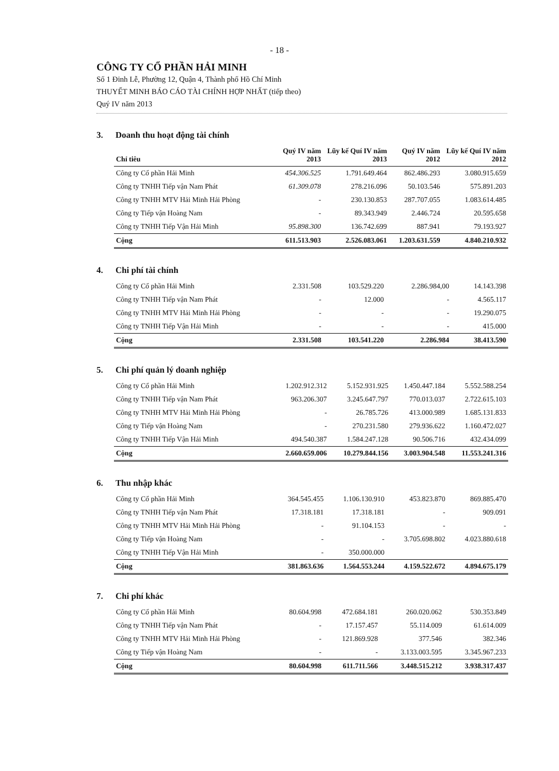- 18 -
CÔNG TY CỔ PHẦN HẢI MINH
Số 1 Đinh Lễ, Phường 12, Quận 4, Thành phố Hồ Chí Minh
THUYẾT MINH BÁO CÁO TÀI CHÍNH HỢP NHẤT (tiếp theo)
Quý IV năm 2013
3. Doanh thu hoạt động tài chính
| Chỉ tiêu | Quý IV năm 2013 | Lũy kế Quí IV năm 2013 | Quý IV năm 2012 | Lũy kế Quí IV năm 2012 |
| --- | --- | --- | --- | --- |
| Công ty Cổ phần Hải Minh | 454.306.525 | 1.791.649.464 | 862.486.293 | 3.080.915.659 |
| Công ty TNHH Tiếp vận Nam Phát | 61.309.078 | 278.216.096 | 50.103.546 | 575.891.203 |
| Công ty TNHH MTV Hải Minh Hải Phòng | - | 230.130.853 | 287.707.055 | 1.083.614.485 |
| Công ty Tiếp vận Hoàng Nam | - | 89.343.949 | 2.446.724 | 20.595.658 |
| Công ty TNHH Tiếp Vận Hải Minh | 95.898.300 | 136.742.699 | 887.941 | 79.193.927 |
| Cộng | 611.513.903 | 2.526.083.061 | 1.203.631.559 | 4.840.210.932 |
4. Chi phí tài chính
| Công ty Cổ phần Hải Minh | 2.331.508 | 103.529.220 | 2.286.984,00 | 14.143.398 |
| Công ty TNHH Tiếp vận Nam Phát | - | 12.000 | - | 4.565.117 |
| Công ty TNHH MTV Hải Minh Hải Phòng | - | - | - | 19.290.075 |
| Công ty TNHH Tiếp Vận Hải Minh | - | - | - | 415.000 |
| Cộng | 2.331.508 | 103.541.220 | 2.286.984 | 38.413.590 |
5. Chi phí quản lý doanh nghiệp
| Công ty Cổ phần Hải Minh | 1.202.912.312 | 5.152.931.925 | 1.450.447.184 | 5.552.588.254 |
| Công ty TNHH Tiếp vận Nam Phát | 963.206.307 | 3.245.647.797 | 770.013.037 | 2.722.615.103 |
| Công ty TNHH MTV Hải Minh Hải Phòng | - | 26.785.726 | 413.000.989 | 1.685.131.833 |
| Công ty Tiếp vận Hoàng Nam | - | 270.231.580 | 279.936.622 | 1.160.472.027 |
| Công ty TNHH Tiếp Vận Hải Minh | 494.540.387 | 1.584.247.128 | 90.506.716 | 432.434.099 |
| Cộng | 2.660.659.006 | 10.279.844.156 | 3.003.904.548 | 11.553.241.316 |
6. Thu nhập khác
| Công ty Cổ phần Hải Minh | 364.545.455 | 1.106.130.910 | 453.823.870 | 869.885.470 |
| Công ty TNHH Tiếp vận Nam Phát | 17.318.181 | 17.318.181 | - | 909.091 |
| Công ty TNHH MTV Hải Minh Hải Phòng | - | 91.104.153 | - | - |
| Công ty Tiếp vận Hoàng Nam | - | - | 3.705.698.802 | 4.023.880.618 |
| Công ty TNHH Tiếp Vận Hải Minh | - | 350.000.000 | | |
| Cộng | 381.863.636 | 1.564.553.244 | 4.159.522.672 | 4.894.675.179 |
7. Chi phí khác
| Công ty Cổ phần Hải Minh | 80.604.998 | 472.684.181 | 260.020.062 | 530.353.849 |
| Công ty TNHH Tiếp vận Nam Phát | - | 17.157.457 | 55.114.009 | 61.614.009 |
| Công ty TNHH MTV Hải Minh Hải Phòng | - | 121.869.928 | 377.546 | 382.346 |
| Công ty Tiếp vận Hoàng Nam | - | - | 3.133.003.595 | 3.345.967.233 |
| Cộng | 80.604.998 | 611.711.566 | 3.448.515.212 | 3.938.317.437 |